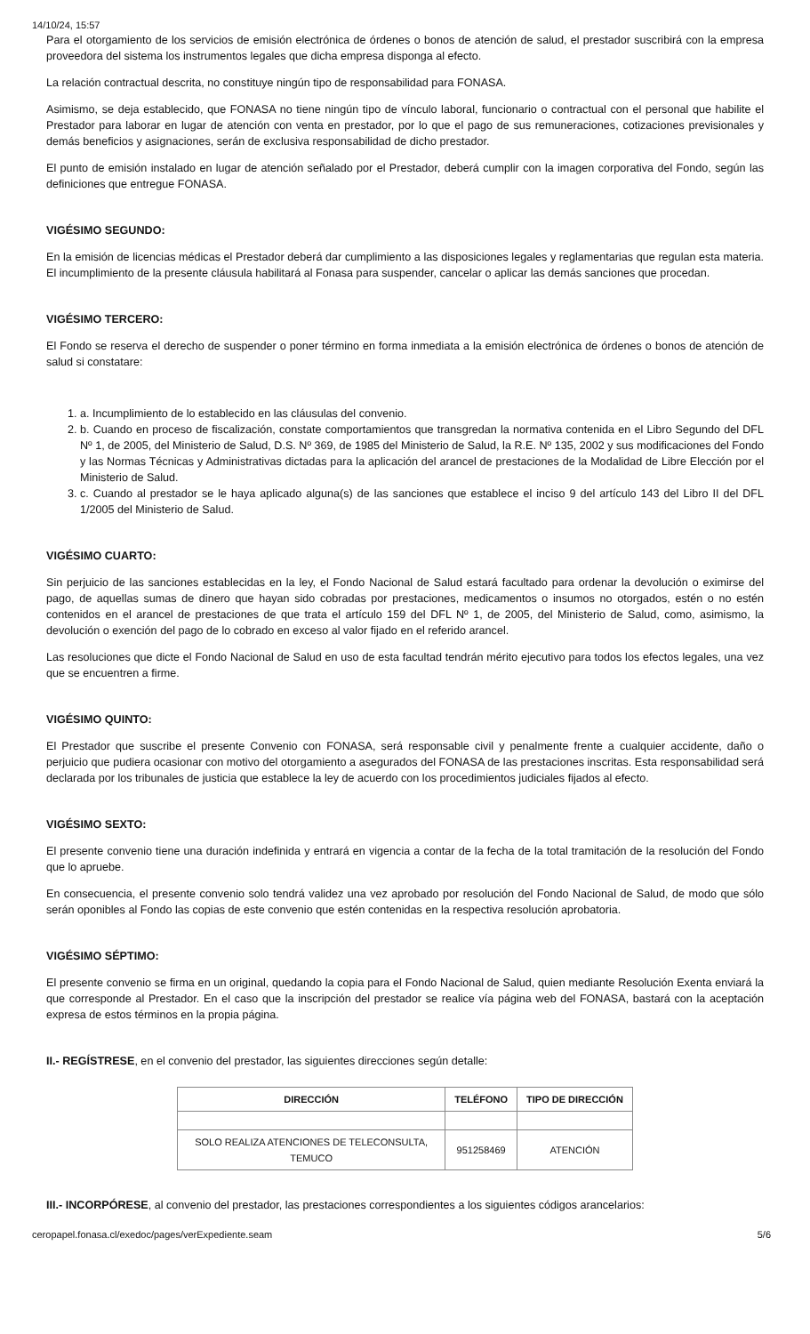14/10/24, 15:57
Para el otorgamiento de los servicios de emisión electrónica de órdenes o bonos de atención de salud, el prestador suscribirá con la empresa proveedora del sistema los instrumentos legales que dicha empresa disponga al efecto.
La relación contractual descrita, no constituye ningún tipo de responsabilidad para FONASA.
Asimismo, se deja establecido, que FONASA no tiene ningún tipo de vínculo laboral, funcionario o contractual con el personal que habilite el Prestador para laborar en lugar de atención con venta en prestador, por lo que el pago de sus remuneraciones, cotizaciones previsionales y demás beneficios y asignaciones, serán de exclusiva responsabilidad de dicho prestador.
El punto de emisión instalado en lugar de atención señalado por el Prestador, deberá cumplir con la imagen corporativa del Fondo, según las definiciones que entregue FONASA.
VIGÉSIMO SEGUNDO:
En la emisión de licencias médicas el Prestador deberá dar cumplimiento a las disposiciones legales y reglamentarias que regulan esta materia. El incumplimiento de la presente cláusula habilitará al Fonasa para suspender, cancelar o aplicar las demás sanciones que procedan.
VIGÉSIMO TERCERO:
El Fondo se reserva el derecho de suspender o poner término en forma inmediata a la emisión electrónica de órdenes o bonos de atención de salud si constatare:
1. a. Incumplimiento de lo establecido en las cláusulas del convenio.
2. b. Cuando en proceso de fiscalización, constate comportamientos que transgredan la normativa contenida en el Libro Segundo del DFL Nº 1, de 2005, del Ministerio de Salud, D.S. Nº 369, de 1985 del Ministerio de Salud, la R.E. Nº 135, 2002 y sus modificaciones del Fondo y las Normas Técnicas y Administrativas dictadas para la aplicación del arancel de prestaciones de la Modalidad de Libre Elección por el Ministerio de Salud.
3. c. Cuando al prestador se le haya aplicado alguna(s) de las sanciones que establece el inciso 9 del artículo 143 del Libro II del DFL 1/2005 del Ministerio de Salud.
VIGÉSIMO CUARTO:
Sin perjuicio de las sanciones establecidas en la ley, el Fondo Nacional de Salud estará facultado para ordenar la devolución o eximirse del pago, de aquellas sumas de dinero que hayan sido cobradas por prestaciones, medicamentos o insumos no otorgados, estén o no estén contenidos en el arancel de prestaciones de que trata el artículo 159 del DFL Nº 1, de 2005, del Ministerio de Salud, como, asimismo, la devolución o exención del pago de lo cobrado en exceso al valor fijado en el referido arancel.
Las resoluciones que dicte el Fondo Nacional de Salud en uso de esta facultad tendrán mérito ejecutivo para todos los efectos legales, una vez que se encuentren a firme.
VIGÉSIMO QUINTO:
El Prestador que suscribe el presente Convenio con FONASA, será responsable civil y penalmente frente a cualquier accidente, daño o perjuicio que pudiera ocasionar con motivo del otorgamiento a asegurados del FONASA de las prestaciones inscritas. Esta responsabilidad será declarada por los tribunales de justicia que establece la ley de acuerdo con los procedimientos judiciales fijados al efecto.
VIGÉSIMO SEXTO:
El presente convenio tiene una duración indefinida y entrará en vigencia a contar de la fecha de la total tramitación de la resolución del Fondo que lo apruebe.
En consecuencia, el presente convenio solo tendrá validez una vez aprobado por resolución del Fondo Nacional de Salud, de modo que sólo serán oponibles al Fondo las copias de este convenio que estén contenidas en la respectiva resolución aprobatoria.
VIGÉSIMO SÉPTIMO:
El presente convenio se firma en un original, quedando la copia para el Fondo Nacional de Salud, quien mediante Resolución Exenta enviará la que corresponde al Prestador. En el caso que la inscripción del prestador se realice vía página web del FONASA, bastará con la aceptación expresa de estos términos en la propia página.
II.- REGÍSTRESE, en el convenio del prestador, las siguientes direcciones según detalle:
| DIRECCIÓN | TELÉFONO | TIPO DE DIRECCIÓN |
| --- | --- | --- |
| SOLO REALIZA ATENCIONES DE TELECONSULTA, TEMUCO | 951258469 | ATENCIÓN |
III.- INCORPÓRESE, al convenio del prestador, las prestaciones correspondientes a los siguientes códigos arancelarios:
ceropapel.fonasa.cl/exedoc/pages/verExpediente.seam 5/6